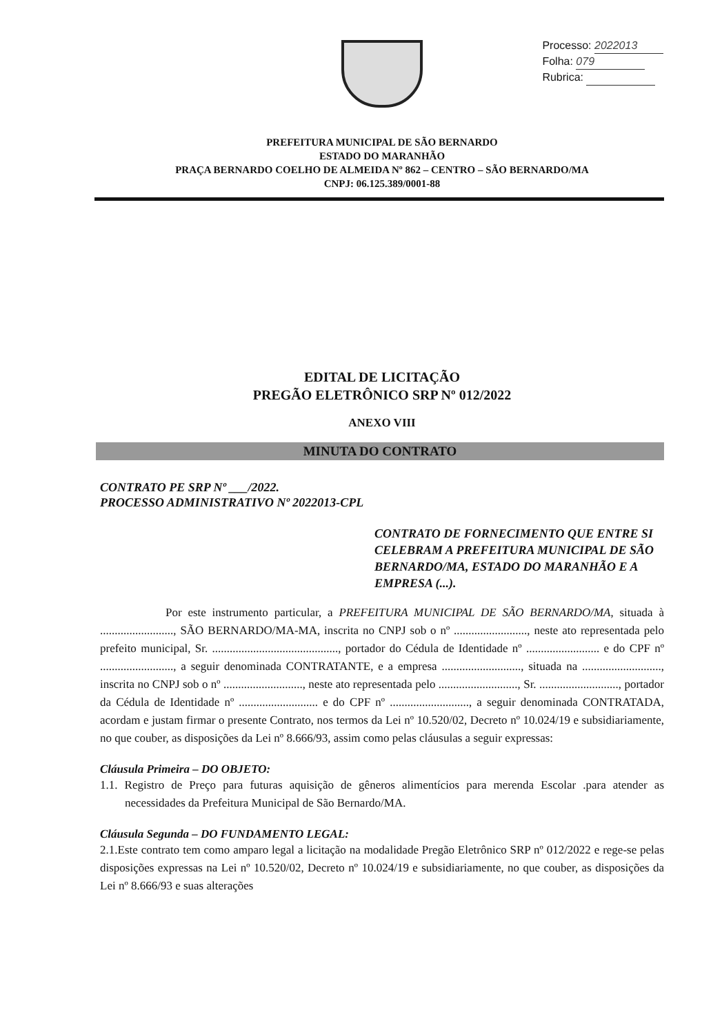Processo: 2022013
Folha: 079
Rubrica:
PREFEITURA MUNICIPAL DE SÃO BERNARDO
ESTADO DO MARANHÃO
PRAÇA BERNARDO COELHO DE ALMEIDA Nº 862 – CENTRO – SÃO BERNARDO/MA
CNPJ: 06.125.389/0001-88
EDITAL DE LICITAÇÃO
PREGÃO ELETRÔNICO SRP Nº 012/2022
ANEXO VIII
MINUTA DO CONTRATO
CONTRATO PE SRP Nº ___/2022.
PROCESSO ADMINISTRATIVO Nº 2022013-CPL
CONTRATO DE FORNECIMENTO QUE ENTRE SI CELEBRAM A PREFEITURA MUNICIPAL DE SÃO BERNARDO/MA, ESTADO DO MARANHÃO E A EMPRESA (...).
Por este instrumento particular, a PREFEITURA MUNICIPAL DE SÃO BERNARDO/MA, situada à ........................., SÃO BERNARDO/MA-MA, inscrita no CNPJ sob o nº ........................., neste ato representada pelo prefeito municipal, Sr. ..........................................., portador do Cédula de Identidade nº ......................... e do CPF nº ........................., a seguir denominada CONTRATANTE, e a empresa ..........................., situada na ..........................., inscrita no CNPJ sob o nº ..........................., neste ato representada pelo ..........................., Sr. ..........................., portador da Cédula de Identidade nº ........................... e do CPF nº ..........................., a seguir denominada CONTRATADA, acordam e justam firmar o presente Contrato, nos termos da Lei nº 10.520/02, Decreto nº 10.024/19 e subsidiariamente, no que couber, as disposições da Lei nº 8.666/93, assim como pelas cláusulas a seguir expressas:
Cláusula Primeira – DO OBJETO:
1.1. Registro de Preço para futuras aquisição de gêneros alimentícios para merenda Escolar .para atender as necessidades da Prefeitura Municipal de São Bernardo/MA.
Cláusula Segunda – DO FUNDAMENTO LEGAL:
2.1.Este contrato tem como amparo legal a licitação na modalidade Pregão Eletrônico SRP nº 012/2022 e rege-se pelas disposições expressas na Lei nº 10.520/02, Decreto nº 10.024/19 e subsidiariamente, no que couber, as disposições da Lei nº 8.666/93 e suas alterações